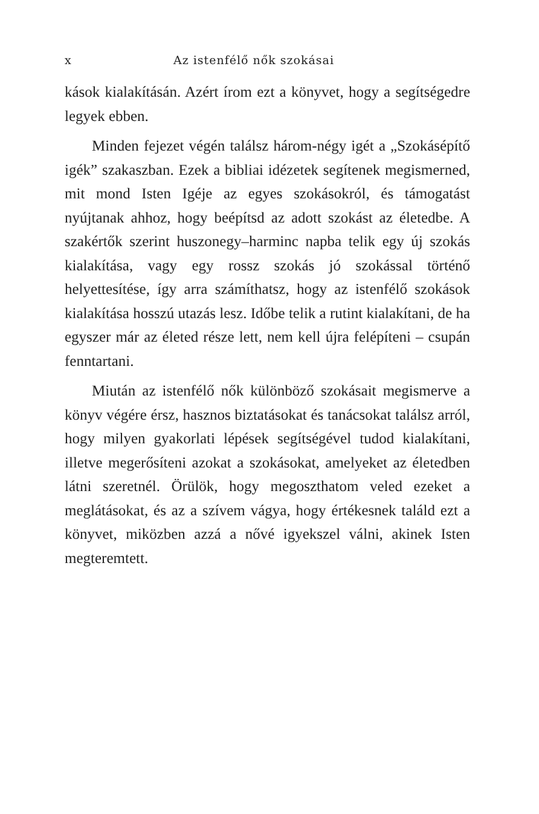x Az istenfélő nők szokásai
kások kialakításán. Azért írom ezt a könyvet, hogy a segítségedre legyek ebben.
Minden fejezet végén találsz három-négy igét a „Szokásépítő igék” szakaszban. Ezek a bibliai idézetek segítenek megismerned, mit mond Isten Igéje az egyes szokásokról, és támogatást nyújtanak ahhoz, hogy beépítsd az adott szokást az életedbe. A szakértők szerint huszonegy–harminc napba telik egy új szokás kialakítása, vagy egy rossz szokás jó szokással történő helyettesítése, így arra számíthatsz, hogy az istenfélő szokások kialakítása hosszú utazás lesz. Időbe telik a rutint kialakítani, de ha egyszer már az életed része lett, nem kell újra felépíteni – csupán fenntartani.
Miután az istenfélő nők különböző szokásait megismerve a könyv végére érsz, hasznos biztatásokat és tanácsokat találsz arról, hogy milyen gyakorlati lépések segítségével tudod kialakítani, illetve megerősíteni azokat a szokásokat, amelyeket az életedben látni szeretnél. Örülök, hogy megoszthatom veled ezeket a meglátásokat, és az a szívem vágya, hogy értékesnek találd ezt a könyvet, miközben azzá a nővé igyekszel válni, akinek Isten megteremtett.